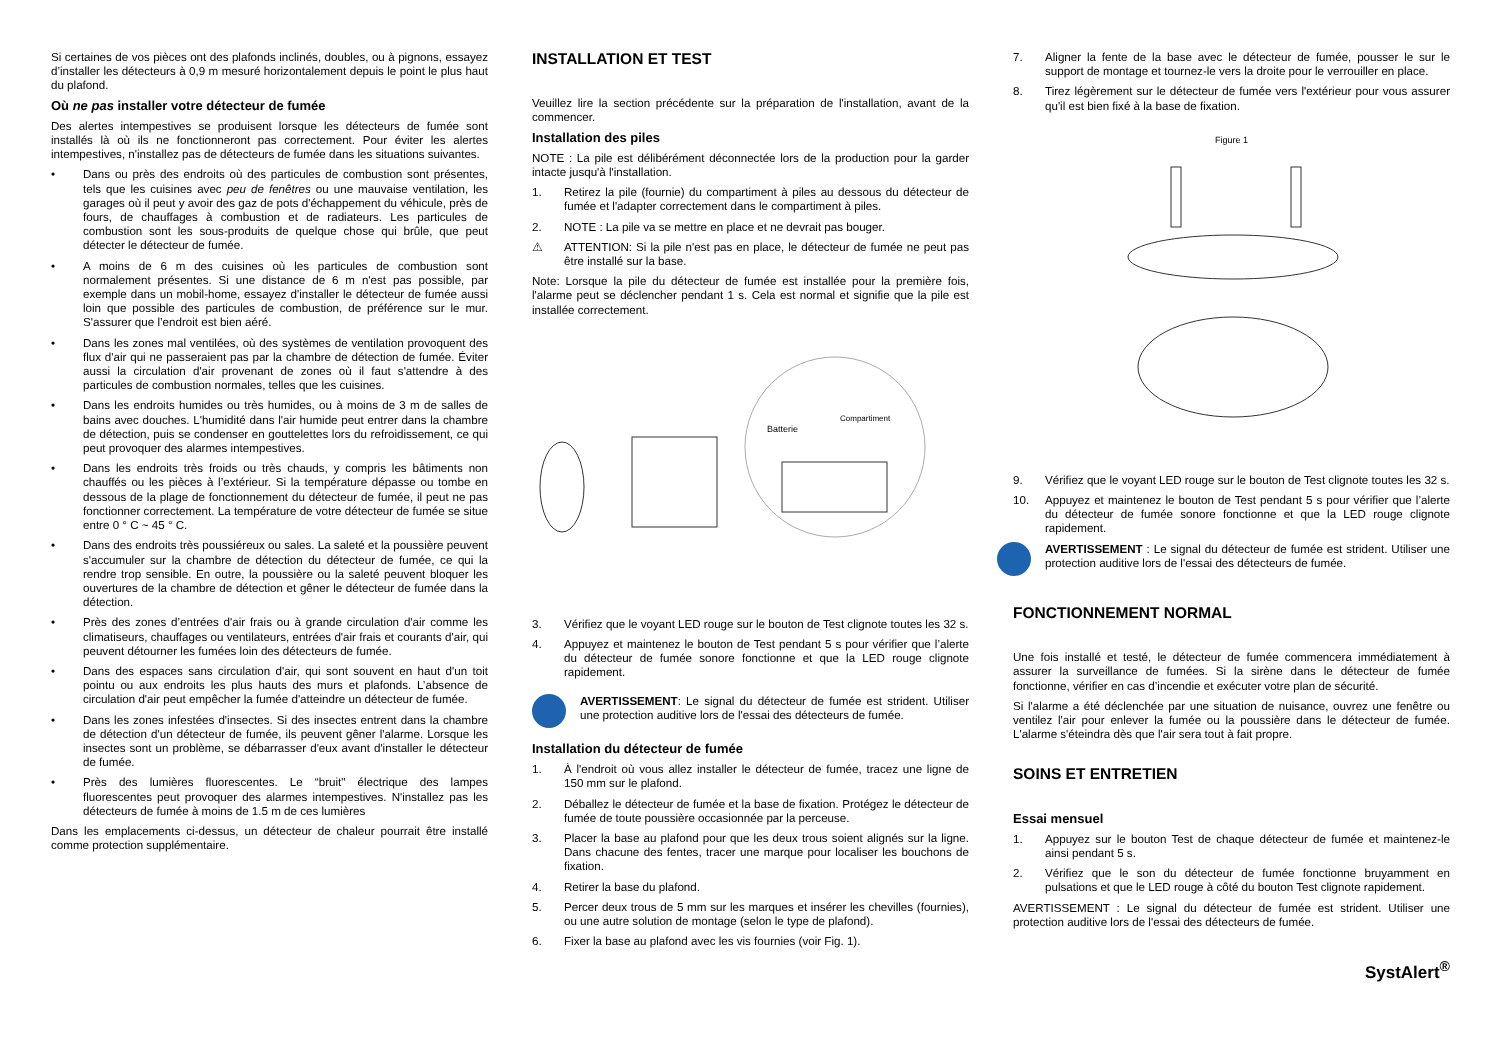Si certaines de vos pièces ont des plafonds inclinés, doubles, ou à pignons, essayez d’installer les détecteurs à 0,9 m mesuré horizontalement depuis le point le plus haut du plafond.
Où ne pas installer votre détecteur de fumée
Des alertes intempestives se produisent lorsque les détecteurs de fumée sont installés là où ils ne fonctionneront pas correctement. Pour éviter les alertes intempestives, n'installez pas de détecteurs de fumée dans les situations suivantes.
• Dans ou près des endroits où des particules de combustion sont présentes, tels que les cuisines avec peu de fenêtres ou une mauvaise ventilation, les garages où il peut y avoir des gaz de pots d'échappement du véhicule, près de fours, de chauffages à combustion et de radiateurs. Les particules de combustion sont les sous-produits de quelque chose qui brûle, que peut détecter le détecteur de fumée.
• A moins de 6 m des cuisines où les particules de combustion sont normalement présentes. Si une distance de 6 m n'est pas possible, par exemple dans un mobil-home, essayez d'installer le détecteur de fumée aussi loin que possible des particules de combustion, de préférence sur le mur. S'assurer que l’endroit est bien aéré.
• Dans les zones mal ventilées, où des systèmes de ventilation provoquent des flux d'air qui ne passeraient pas par la chambre de détection de fumée. Éviter aussi la circulation d'air provenant de zones où il faut s'attendre à des particules de combustion normales, telles que les cuisines.
• Dans les endroits humides ou très humides, ou à moins de 3 m de salles de bains avec douches. L'humidité dans l'air humide peut entrer dans la chambre de détection, puis se condenser en gouttelettes lors du refroidissement, ce qui peut provoquer des alarmes intempestives.
• Dans les endroits très froids ou très chauds, y compris les bâtiments non chauffés ou les pièces à l’extérieur. Si la température dépasse ou tombe en dessous de la plage de fonctionnement du détecteur de fumée, il peut ne pas fonctionner correctement. La température de votre détecteur de fumée se situe entre 0 ° C ~ 45 ° C.
• Dans des endroits très poussiéreux ou sales. La saleté et la poussière peuvent s'accumuler sur la chambre de détection du détecteur de fumée, ce qui la rendre trop sensible. En outre, la poussière ou la saleté peuvent bloquer les ouvertures de la chambre de détection et gêner le détecteur de fumée dans la détection.
• Près des zones d’entrées d'air frais ou à grande circulation d'air comme les climatiseurs, chauffages ou ventilateurs, entrées d'air frais et courants d'air, qui peuvent détourner les fumées loin des détecteurs de fumée.
• Dans des espaces sans circulation d'air, qui sont souvent en haut d'un toit pointu ou aux endroits les plus hauts des murs et plafonds. L’absence de circulation d'air peut empêcher la fumée d'atteindre un détecteur de fumée.
• Dans les zones infestées d'insectes. Si des insectes entrent dans la chambre de détection d'un détecteur de fumée, ils peuvent gêner l'alarme. Lorsque les insectes sont un problème, se débarrasser d'eux avant d'installer le détecteur de fumée.
• Près des lumières fluorescentes. Le “bruit" électrique des lampes fluorescentes peut provoquer des alarmes intempestives. N'installez pas les détecteurs de fumée à moins de 1.5 m de ces lumières
Dans les emplacements ci-dessus, un détecteur de chaleur pourrait être installé comme protection supplémentaire.
INSTALLATION ET TEST
Veuillez lire la section précédente sur la préparation de l'installation, avant de la commencer.
Installation des piles
NOTE : La pile est délibérément déconnectée lors de la production pour la garder intacte jusqu'à l'installation.
1. Retirez la pile (fournie) du compartiment à piles au dessous du détecteur de fumée et l'adapter correctement dans le compartiment à piles.
2. NOTE : La pile va se mettre en place et ne devrait pas bouger.
⚠ ATTENTION: Si la pile n'est pas en place, le détecteur de fumée ne peut pas être installé sur la base.
Note: Lorsque la pile du détecteur de fumée est installée pour la première fois, l'alarme peut se déclencher pendant 1 s. Cela est normal et signifie que la pile est installée correctement.
Batterie
Compartiment
3. Vérifiez que le voyant LED rouge sur le bouton de Test clignote toutes les 32 s.
4. Appuyez et maintenez le bouton de Test pendant 5 s pour vérifier que l’alerte du détecteur de fumée sonore fonctionne et que la LED rouge clignote rapidement.
AVERTISSEMENT: Le signal du détecteur de fumée est strident. Utiliser une protection auditive lors de l'essai des détecteurs de fumée.
Installation du détecteur de fumée
1. À l'endroit où vous allez installer le détecteur de fumée, tracez une ligne de 150 mm sur le plafond.
2. Déballez le détecteur de fumée et la base de fixation. Protégez le détecteur de fumée de toute poussière occasionnée par la perceuse.
3. Placer la base au plafond pour que les deux trous soient alignés sur la ligne. Dans chacune des fentes, tracer une marque pour localiser les bouchons de fixation.
4. Retirer la base du plafond.
5. Percer deux trous de 5 mm sur les marques et insérer les chevilles (fournies), ou une autre solution de montage (selon le type de plafond).
6. Fixer la base au plafond avec les vis fournies (voir Fig. 1).
7. Aligner la fente de la base avec le détecteur de fumée, pousser le sur le support de montage et tournez-le vers la droite pour le verrouiller en place.
8. Tirez légèrement sur le détecteur de fumée vers l'extérieur pour vous assurer qu'il est bien fixé à la base de fixation.
Figure 1
9. Vérifiez que le voyant LED rouge sur le bouton de Test clignote toutes les 32 s.
10. Appuyez et maintenez le bouton de Test pendant 5 s pour vérifier que l’alerte du détecteur de fumée sonore fonctionne et que la LED rouge clignote rapidement.
AVERTISSEMENT : Le signal du détecteur de fumée est strident. Utiliser une protection auditive lors de l'essai des détecteurs de fumée.
FONCTIONNEMENT NORMAL
Une fois installé et testé, le détecteur de fumée commencera immédiatement à assurer la surveillance de fumées. Si la sirène dans le détecteur de fumée fonctionne, vérifier en cas d’incendie et exécuter votre plan de sécurité.
Si l'alarme a été déclenchée par une situation de nuisance, ouvrez une fenêtre ou ventilez l'air pour enlever la fumée ou la poussière dans le détecteur de fumée. L'alarme s'éteindra dès que l'air sera tout à fait propre.
SOINS ET ENTRETIEN
Essai mensuel
1. Appuyez sur le bouton Test de chaque détecteur de fumée et maintenez-le ainsi pendant 5 s.
2. Vérifiez que le son du détecteur de fumée fonctionne bruyamment en pulsations et que le LED rouge à côté du bouton Test clignote rapidement.
AVERTISSEMENT : Le signal du détecteur de fumée est strident. Utiliser une protection auditive lors de l'essai des détecteurs de fumée.
SystAlert<sup>®</sup>